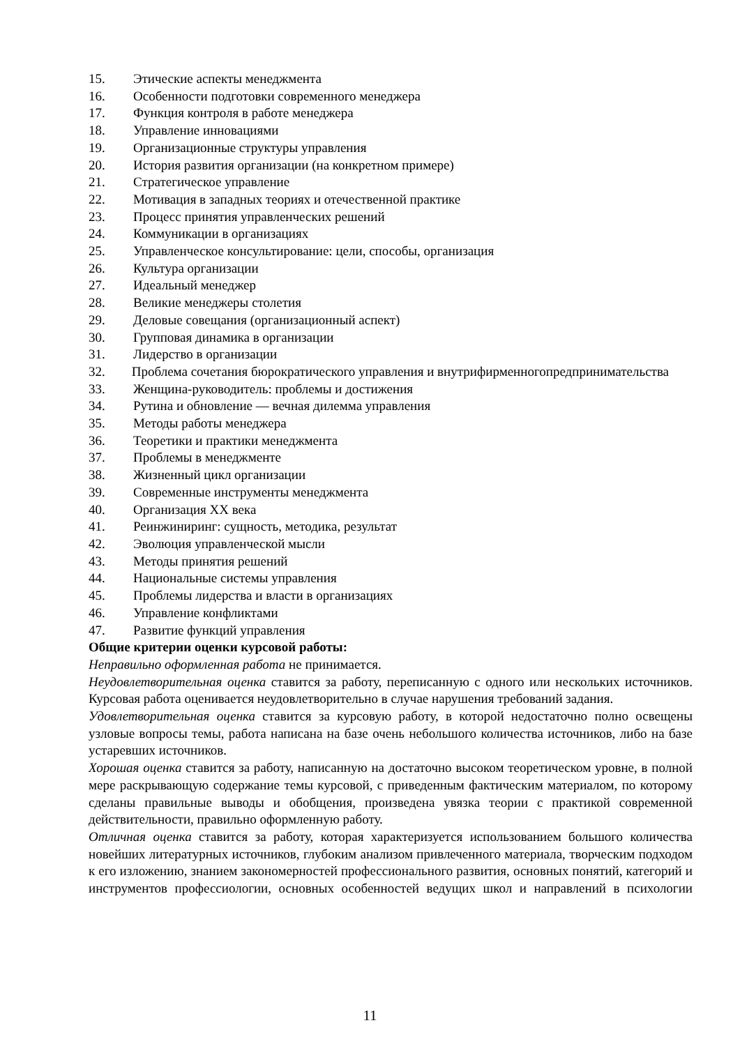15. Этические аспекты менеджмента
16. Особенности подготовки современного менеджера
17. Функция контроля в работе менеджера
18. Управление инновациями
19. Организационные структуры управления
20. История развития организации (на конкретном примере)
21. Стратегическое управление
22. Мотивация в западных теориях и отечественной практике
23. Процесс принятия управленческих решений
24. Коммуникации в организациях
25. Управленческое консультирование: цели, способы, организация
26. Культура организации
27. Идеальный менеджер
28. Великие менеджеры столетия
29. Деловые совещания (организационный аспект)
30. Групповая динамика в организации
31. Лидерство в организации
32. Проблема сочетания бюрократического управления и внутрифирменногопредпринимательства
33. Женщина-руководитель: проблемы и достижения
34. Рутина и обновление — вечная дилемма управления
35. Методы работы менеджера
36. Теоретики и практики менеджмента
37. Проблемы в менеджменте
38. Жизненный цикл организации
39. Современные инструменты менеджмента
40. Организация XX века
41. Реинжиниринг: сущность, методика, результат
42. Эволюция управленческой мысли
43. Методы принятия решений
44. Национальные системы управления
45. Проблемы лидерства и власти в организациях
46. Управление конфликтами
47. Развитие функций управления
Общие критерии оценки курсовой работы:
Неправильно оформленная работа не принимается.
Неудовлетворительная оценка ставится за работу, переписанную с одного или нескольких источников. Курсовая работа оценивается неудовлетворительно в случае нарушения требований задания.
Удовлетворительная оценка ставится за курсовую работу, в которой недостаточно полно освещены узловые вопросы темы, работа написана на базе очень небольшого количества источников, либо на базе устаревших источников.
Хорошая оценка ставится за работу, написанную на достаточно высоком теоретическом уровне, в полной мере раскрывающую содержание темы курсовой, с приведенным фактическим материалом, по которому сделаны правильные выводы и обобщения, произведена увязка теории с практикой современной действительности, правильно оформленную работу.
Отличная оценка ставится за работу, которая характеризуется использованием большого количества новейших литературных источников, глубоким анализом привлеченного материала, творческим подходом к его изложению, знанием закономерностей профессионального развития, основных понятий, категорий и инструментов профессиологии, основных особенностей ведущих школ и направлений в психологии
11